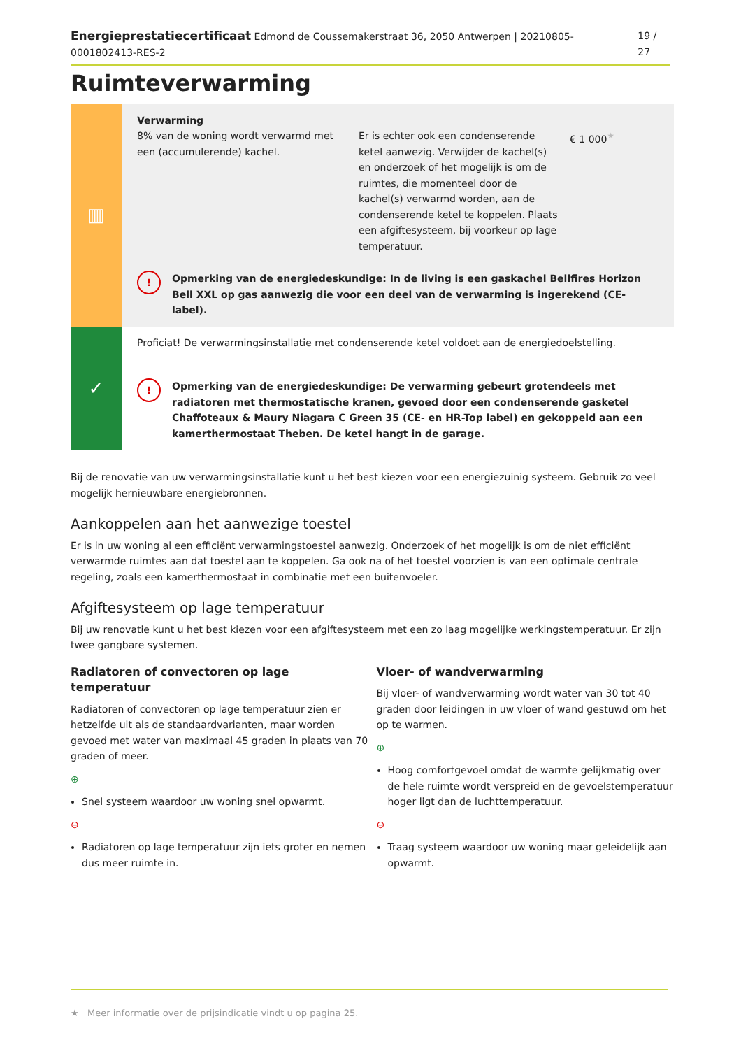Energieprestatiecertificaat Edmond de Coussemakerstraat 36, 2050 Antwerpen | 20210805-0001802413-RES-2 19 / 27
Ruimteverwarming
▥
Verwarming
8% van de woning wordt verwarmd met een (accumulerende) kachel.
Er is echter ook een condenserende ketel aanwezig. Verwijder de kachel(s) en onderzoek of het mogelijk is om de ruimtes, die momenteel door de kachel(s) verwarmd worden, aan de condenserende ketel te koppelen. Plaats een afgiftesysteem, bij voorkeur op lage temperatuur.
€ 1 000<sup>★</sup>
!
Opmerking van de energiedeskundige: In de living is een gaskachel Bellfires Horizon Bell XXL op gas aanwezig die voor een deel van de verwarming is ingerekend (CE-label).
✓
Proficiat! De verwarmingsinstallatie met condenserende ketel voldoet aan de energiedoelstelling.
!
Opmerking van de energiedeskundige: De verwarming gebeurt grotendeels met radiatoren met thermostatische kranen, gevoed door een condenserende gasketel Chaffoteaux & Maury Niagara C Green 35 (CE- en HR-Top label) en gekoppeld aan een kamerthermostaat Theben. De ketel hangt in de garage.
Bij de renovatie van uw verwarmingsinstallatie kunt u het best kiezen voor een energiezuinig systeem. Gebruik zo veel mogelijk hernieuwbare energiebronnen.
Aankoppelen aan het aanwezige toestel
Er is in uw woning al een efficiënt verwarmingstoestel aanwezig. Onderzoek of het mogelijk is om de niet efficiënt verwarmde ruimtes aan dat toestel aan te koppelen. Ga ook na of het toestel voorzien is van een optimale centrale regeling, zoals een kamerthermostaat in combinatie met een buitenvoeler.
Afgiftesysteem op lage temperatuur
Bij uw renovatie kunt u het best kiezen voor een afgiftesysteem met een zo laag mogelijke werkingstemperatuur. Er zijn twee gangbare systemen.
Radiatoren of convectoren op lage temperatuur
Radiatoren of convectoren op lage temperatuur zien er hetzelfde uit als de standaardvarianten, maar worden gevoed met water van maximaal 45 graden in plaats van 70 graden of meer.
⊕
Snel systeem waardoor uw woning snel opwarmt.
⊖
Radiatoren op lage temperatuur zijn iets groter en nemen dus meer ruimte in.
Vloer- of wandverwarming
Bij vloer- of wandverwarming wordt water van 30 tot 40 graden door leidingen in uw vloer of wand gestuwd om het op te warmen.
⊕
Hoog comfortgevoel omdat de warmte gelijkmatig over de hele ruimte wordt verspreid en de gevoelstemperatuur hoger ligt dan de luchttemperatuur.
⊖
Traag systeem waardoor uw woning maar geleidelijk aan opwarmt.
★ Meer informatie over de prijsindicatie vindt u op pagina 25.